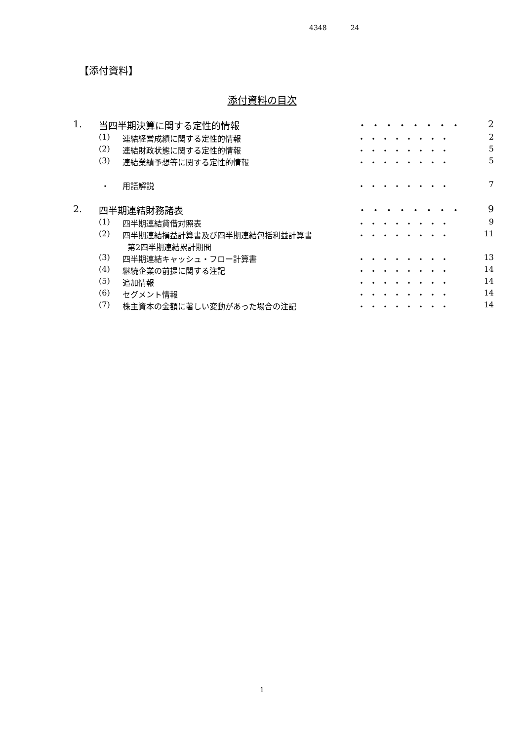4348 24
【添付資料】
添付資料の目次
| 1. | 当四半期決算に関する定性的情報 | | ・・・・・・・・ | 2 |
| | (1) | 連結経営成績に関する定性的情報 | ・・・・・・・・ | 2 |
| | (2) | 連結財政状態に関する定性的情報 | ・・・・・・・・ | 5 |
| | (3) | 連結業績予想等に関する定性的情報 | ・・・・・・・・ | 5 |
| | ・ | 用語解説 | ・・・・・・・・ | 7 |
| 2. | 四半期連結財務諸表 | | ・・・・・・・・ | 9 |
| | (1) | 四半期連結貸借対照表 | ・・・・・・・・ | 9 |
| | (2) | 四半期連結損益計算書及び四半期連結包括利益計算書 第2四半期連結累計期間 | ・・・・・・・・ | 11 |
| | (3) | 四半期連結キャッシュ・フロー計算書 | ・・・・・・・・ | 13 |
| | (4) | 継続企業の前提に関する注記 | ・・・・・・・・ | 14 |
| | (5) | 追加情報 | ・・・・・・・・ | 14 |
| | (6) | セグメント情報 | ・・・・・・・・ | 14 |
| | (7) | 株主資本の金額に著しい変動があった場合の注記 | ・・・・・・・・ | 14 |
1